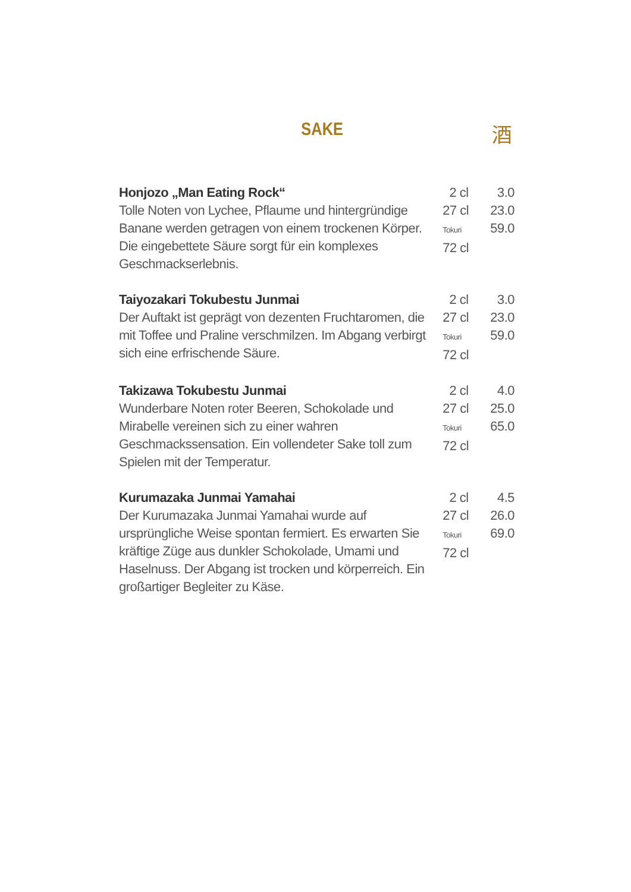SAKE 酒
| Honjozo „Man Eating Rock“ Tolle Noten von Lychee, Pflaume und hintergründige Banane werden getragen von einem trockenen Körper. Die eingebettete Säure sorgt für ein komplexes Geschmackserlebnis. | 2 cl 27 cl Tokuri 72 cl | 3.0 23.0 59.0 |
| Taiyozakari Tokubestu Junmai Der Auftakt ist geprägt von dezenten Fruchtaromen, die mit Toffee und Praline verschmilzen. Im Abgang verbirgt sich eine erfrischende Säure. | 2 cl 27 cl Tokuri 72 cl | 3.0 23.0 59.0 |
| Takizawa Tokubestu Junmai Wunderbare Noten roter Beeren, Schokolade und Mirabelle vereinen sich zu einer wahren Geschmackssensation. Ein vollendeter Sake toll zum Spielen mit der Temperatur. | 2 cl 27 cl Tokuri 72 cl | 4.0 25.0 65.0 |
| Kurumazaka Junmai Yamahai Der Kurumazaka Junmai Yamahai wurde auf ursprüngliche Weise spontan fermiert. Es erwarten Sie kräftige Züge aus dunkler Schokolade, Umami und Haselnuss. Der Abgang ist trocken und körperreich. Ein großartiger Begleiter zu Käse. | 2 cl 27 cl Tokuri 72 cl | 4.5 26.0 69.0 |